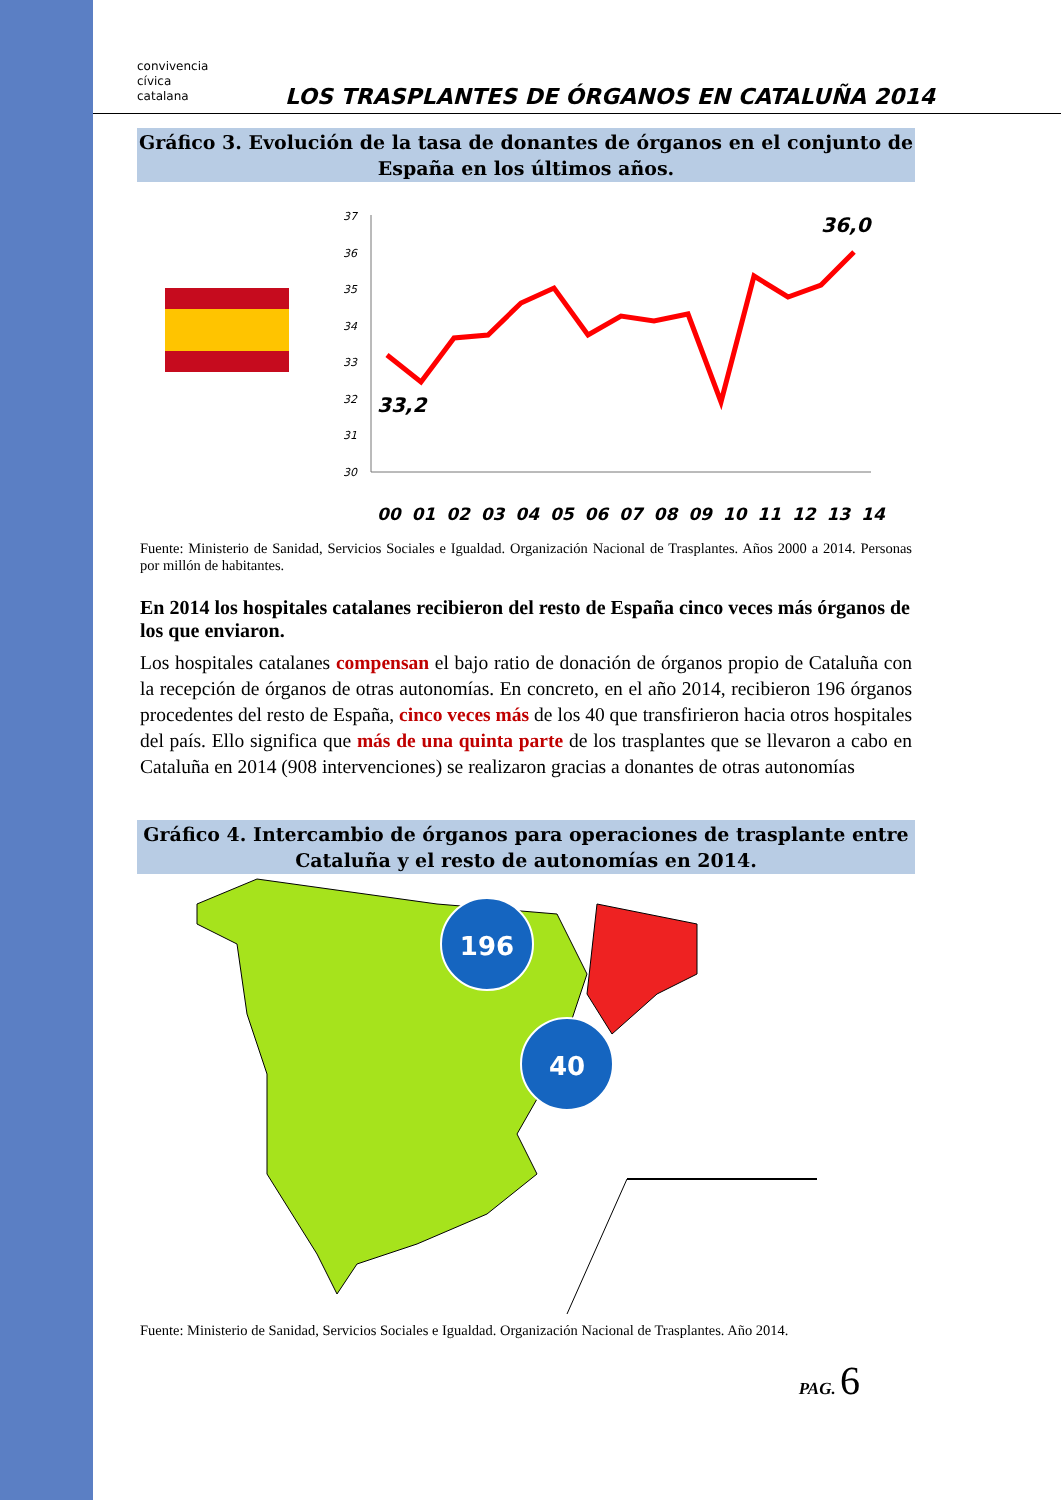convivencia
cívica
catalana
LOS TRASPLANTES DE ÓRGANOS EN CATALUÑA 2014
Gráfico 3. Evolución de la tasa de donantes de órganos en el conjunto de España en los últimos años.
37
36
35
34
33
32
31
30
33,2
36,0
00 01 02 03 04 05 06 07 08 09 10 11 12 13 14
Fuente: Ministerio de Sanidad, Servicios Sociales e Igualdad. Organización Nacional de Trasplantes. Años 2000 a 2014. Personas por millón de habitantes.
En 2014 los hospitales catalanes recibieron del resto de España cinco veces más órganos de los que enviaron.
Los hospitales catalanes compensan el bajo ratio de donación de órganos propio de Cataluña con la recepción de órganos de otras autonomías. En concreto, en el año 2014, recibieron 196 órganos procedentes del resto de España, cinco veces más de los 40 que transfirieron hacia otros hospitales del país. Ello significa que más de una quinta parte de los trasplantes que se llevaron a cabo en Cataluña en 2014 (908 intervenciones) se realizaron gracias a donantes de otras autonomías
Gráfico 4. Intercambio de órganos para operaciones de trasplante entre Cataluña y el resto de autonomías en 2014.
196
40
Fuente: Ministerio de Sanidad, Servicios Sociales e Igualdad. Organización Nacional de Trasplantes. Año 2014.
PAG. 6